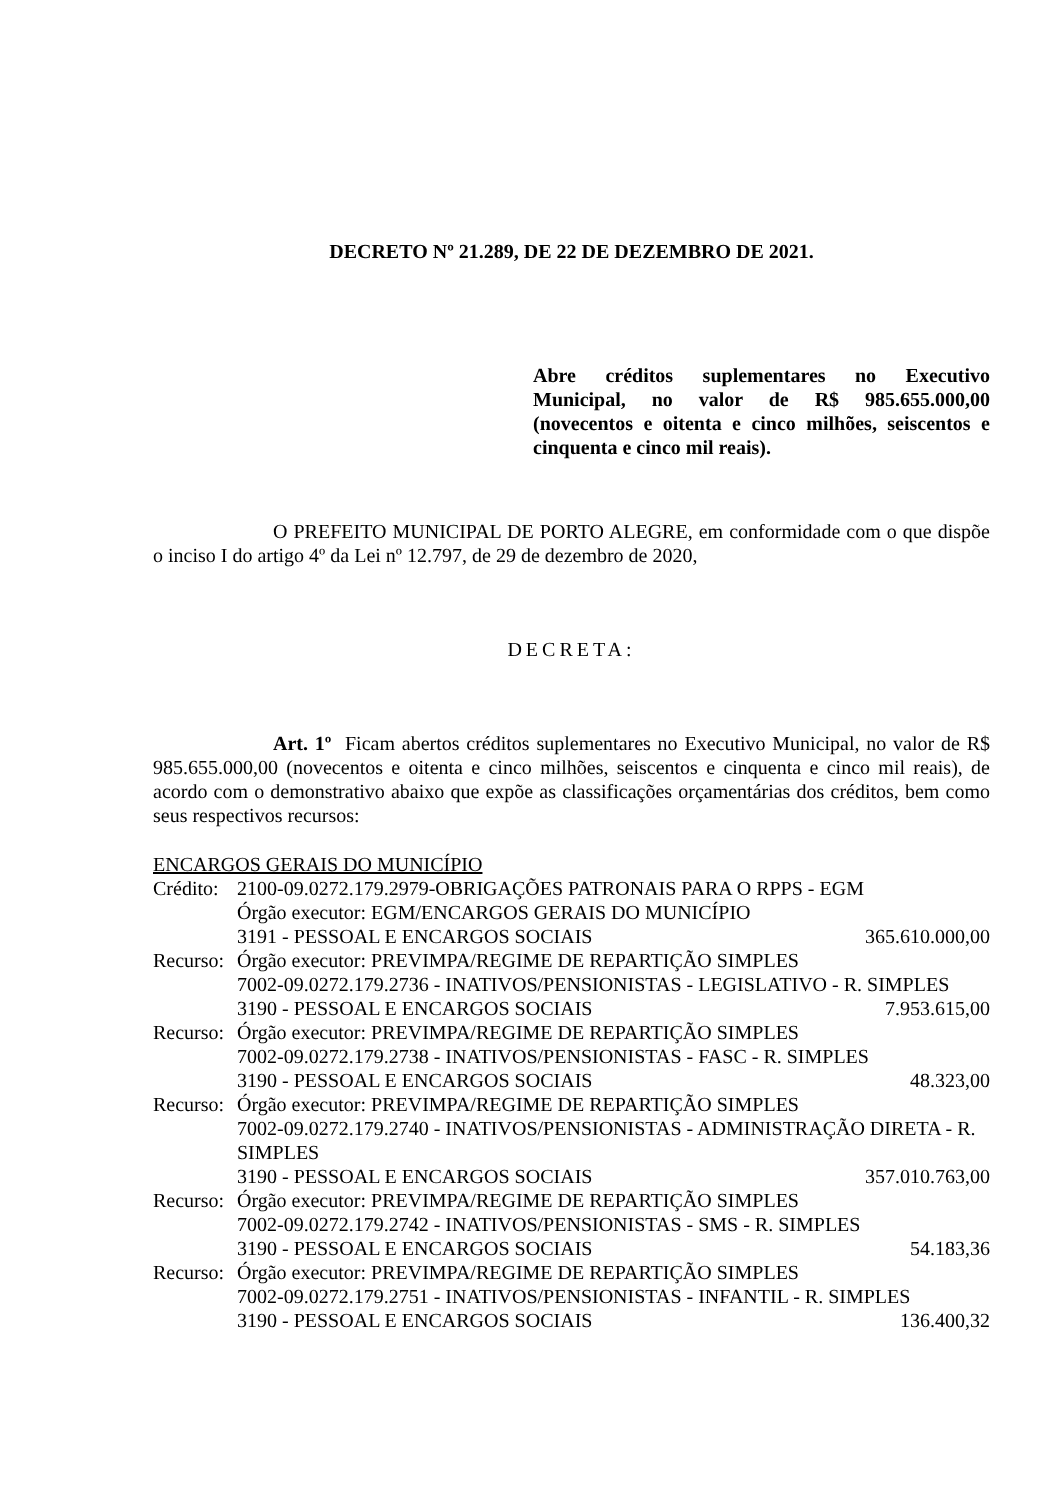DECRETO Nº 21.289, DE 22 DE DEZEMBRO DE 2021.
Abre créditos suplementares no Executivo Municipal, no valor de R$ 985.655.000,00 (novecentos e oitenta e cinco milhões, seiscentos e cinquenta e cinco mil reais).
O PREFEITO MUNICIPAL DE PORTO ALEGRE, em conformidade com o que dispõe o inciso I do artigo 4º da Lei nº 12.797, de 29 de dezembro de 2020,
DECRETA:
Art. 1º Ficam abertos créditos suplementares no Executivo Municipal, no valor de R$ 985.655.000,00 (novecentos e oitenta e cinco milhões, seiscentos e cinquenta e cinco mil reais), de acordo com o demonstrativo abaixo que expõe as classificações orçamentárias dos créditos, bem como seus respectivos recursos:
ENCARGOS GERAIS DO MUNICÍPIO
| Crédito: | 2100-09.0272.179.2979-OBRIGAÇÕES PATRONAIS PARA O RPPS - EGM | |
| | Órgão executor: EGM/ENCARGOS GERAIS DO MUNICÍPIO | |
| | 3191 - PESSOAL E ENCARGOS SOCIAIS | 365.610.000,00 |
| Recurso: | Órgão executor: PREVIMPA/REGIME DE REPARTIÇÃO SIMPLES | |
| | 7002-09.0272.179.2736 - INATIVOS/PENSIONISTAS - LEGISLATIVO - R. SIMPLES | |
| | 3190 - PESSOAL E ENCARGOS SOCIAIS | 7.953.615,00 |
| Recurso: | Órgão executor: PREVIMPA/REGIME DE REPARTIÇÃO SIMPLES | |
| | 7002-09.0272.179.2738 - INATIVOS/PENSIONISTAS - FASC - R. SIMPLES | |
| | 3190 - PESSOAL E ENCARGOS SOCIAIS | 48.323,00 |
| Recurso: | Órgão executor: PREVIMPA/REGIME DE REPARTIÇÃO SIMPLES | |
| | 7002-09.0272.179.2740 - INATIVOS/PENSIONISTAS - ADMINISTRAÇÃO DIRETA - R. SIMPLES | |
| | 3190 - PESSOAL E ENCARGOS SOCIAIS | 357.010.763,00 |
| Recurso: | Órgão executor: PREVIMPA/REGIME DE REPARTIÇÃO SIMPLES | |
| | 7002-09.0272.179.2742 - INATIVOS/PENSIONISTAS - SMS - R. SIMPLES | |
| | 3190 - PESSOAL E ENCARGOS SOCIAIS | 54.183,36 |
| Recurso: | Órgão executor: PREVIMPA/REGIME DE REPARTIÇÃO SIMPLES | |
| | 7002-09.0272.179.2751 - INATIVOS/PENSIONISTAS - INFANTIL - R. SIMPLES | |
| | 3190 - PESSOAL E ENCARGOS SOCIAIS | 136.400,32 |